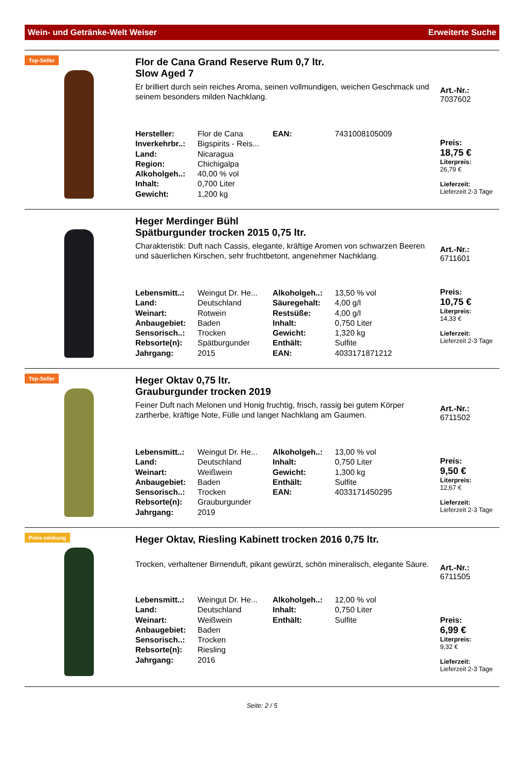Wein- und Getränke-Welt Weiser Erweiterte Suche
Top-Seller
Flor de Cana Grand Reserve Rum 0,7 ltr.
Slow Aged 7
Er brilliert durch sein reiches Aroma, seinen vollmundigen, weichen Geschmack und seinem besonders milden Nachklang.
| Hersteller: | Flor de Cana | EAN: | 7431008105009 |
| Inverkehrbr..: | Bigspirits - Reis... | | |
| Land: | Nicaragua | | |
| Region: | Chichigalpa | | |
| Alkoholgeh..: | 40,00 % vol | | |
| Inhalt: | 0,700 Liter | | |
| Gewicht: | 1,200 kg | | |
Art.-Nr.:
7037602
Preis:
18,75 €
Literpreis:
26,79 €
Lieferzeit:
Lieferzeit 2-3 Tage
Heger Merdinger Bühl
Spätburgunder trocken 2015 0,75 ltr.
Charakteristik: Duft nach Cassis, elegante, kräftige Aromen von schwarzen Beeren und säuerlichen Kirschen, sehr fruchtbetont, angenehmer Nachklang.
| Lebensmitt..: | Weingut Dr. He... | Alkoholgeh..: | 13,50 % vol |
| Land: | Deutschland | Säuregehalt: | 4,00 g/l |
| Weinart: | Rotwein | Restsüße: | 4,00 g/l |
| Anbaugebiet: | Baden | Inhalt: | 0,750 Liter |
| Sensorisch..: | Trocken | Gewicht: | 1,320 kg |
| Rebsorte(n): | Spätburgunder | Enthält: | Sulfite |
| Jahrgang: | 2015 | EAN: | 4033171871212 |
Art.-Nr.:
6711601
Preis:
10,75 €
Literpreis:
14,33 €
Lieferzeit:
Lieferzeit 2-3 Tage
Top-Seller
Heger Oktav 0,75 ltr.
Grauburgunder trocken 2019
Feiner Duft nach Melonen und Honig fruchtig, frisch, rassig bei gutem Körper zartherbe, kräftige Note, Fülle und langer Nachklang am Gaumen.
| Lebensmitt..: | Weingut Dr. He... | Alkoholgeh..: | 13,00 % vol |
| Land: | Deutschland | Inhalt: | 0,750 Liter |
| Weinart: | Weißwein | Gewicht: | 1,300 kg |
| Anbaugebiet: | Baden | Enthält: | Sulfite |
| Sensorisch..: | Trocken | EAN: | 4033171450295 |
| Rebsorte(n): | Grauburgunder | | |
| Jahrgang: | 2019 | | |
Art.-Nr.:
6711502
Preis:
9,50 €
Literpreis:
12,67 €
Lieferzeit:
Lieferzeit 2-3 Tage
Preis-senkung
Heger Oktav, Riesling Kabinett trocken 2016 0,75 ltr.
Trocken, verhaltener Birnenduft, pikant gewürzt, schön mineralisch, elegante Säure.
| Lebensmitt..: | Weingut Dr. He... | Alkoholgeh..: | 12,00 % vol |
| Land: | Deutschland | Inhalt: | 0,750 Liter |
| Weinart: | Weißwein | Enthält: | Sulfite |
| Anbaugebiet: | Baden | | |
| Sensorisch..: | Trocken | | |
| Rebsorte(n): | Riesling | | |
| Jahrgang: | 2016 | | |
Art.-Nr.:
6711505
Preis:
6,99 €
Literpreis:
9,32 €
Lieferzeit:
Lieferzeit 2-3 Tage
Seite: 2 / 5